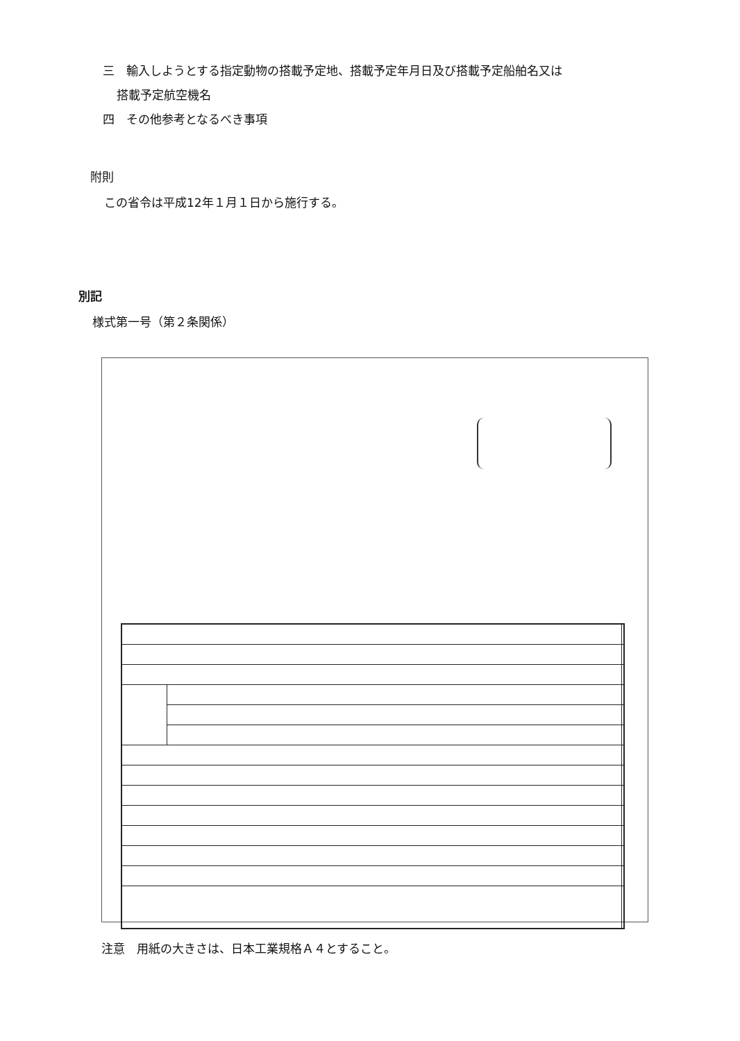三　輸入しようとする指定動物の搭載予定地、搭載予定年月日及び搭載予定船舶名又は
搭載予定航空機名
四　その他参考となるべき事項
附則
この省令は平成12年１月１日から施行する。
別記
様式第一号（第２条関係）
注意　用紙の大きさは、日本工業規格Ａ４とすること。